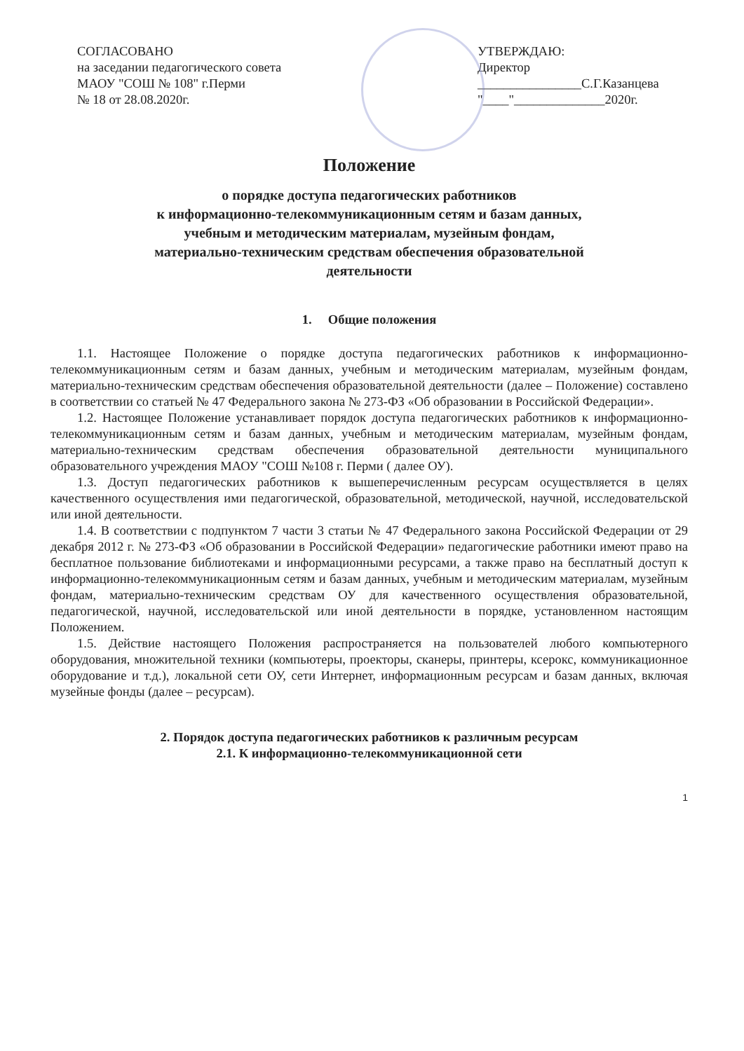СОГЛАСОВАНО
на заседании педагогического совета
МАОУ "СОШ № 108" г.Перми
№ 18 от 28.08.2020г.
УТВЕРЖДАЮ:
Директор
________________С.Г.Казанцева
"____"______________2020г.
Положение
о порядке доступа педагогических работников
к информационно-телекоммуникационным сетям и базам данных,
учебным и методическим материалам, музейным фондам,
материально-техническим средствам обеспечения образовательной
деятельности
1. Общие положения
1.1. Настоящее Положение о порядке доступа педагогических работников к информационно-телекоммуникационным сетям и базам данных, учебным и методическим материалам, музейным фондам, материально-техническим средствам обеспечения образовательной деятельности (далее – Положение) составлено в соответствии со статьей № 47 Федерального закона № 273-ФЗ «Об образовании в Российской Федерации».
1.2. Настоящее Положение устанавливает порядок доступа педагогических работников к информационно-телекоммуникационным сетям и базам данных, учебным и методическим материалам, музейным фондам, материально-техническим средствам обеспечения образовательной деятельности муниципального образовательного учреждения МАОУ "СОШ №108 г. Перми ( далее ОУ).
1.3. Доступ педагогических работников к вышеперечисленным ресурсам осуществляется в целях качественного осуществления ими педагогической, образовательной, методической, научной, исследовательской или иной деятельности.
1.4. В соответствии с подпунктом 7 части 3 статьи № 47 Федерального закона Российской Федерации от 29 декабря 2012 г. № 273-ФЗ «Об образовании в Российской Федерации» педагогические работники имеют право на бесплатное пользование библиотеками и информационными ресурсами, а также право на бесплатный доступ к информационно-телекоммуникационным сетям и базам данных, учебным и методическим материалам, музейным фондам, материально-техническим средствам ОУ для качественного осуществления образовательной, педагогической, научной, исследовательской или иной деятельности в порядке, установленном настоящим Положением.
1.5. Действие настоящего Положения распространяется на пользователей любого компьютерного оборудования, множительной техники (компьютеры, проекторы, сканеры, принтеры, ксерокс, коммуникационное оборудование и т.д.), локальной сети ОУ, сети Интернет, информационным ресурсам и базам данных, включая музейные фонды (далее – ресурсам).
2. Порядок доступа педагогических работников к различным ресурсам
2.1. К информационно-телекоммуникационной сети
1